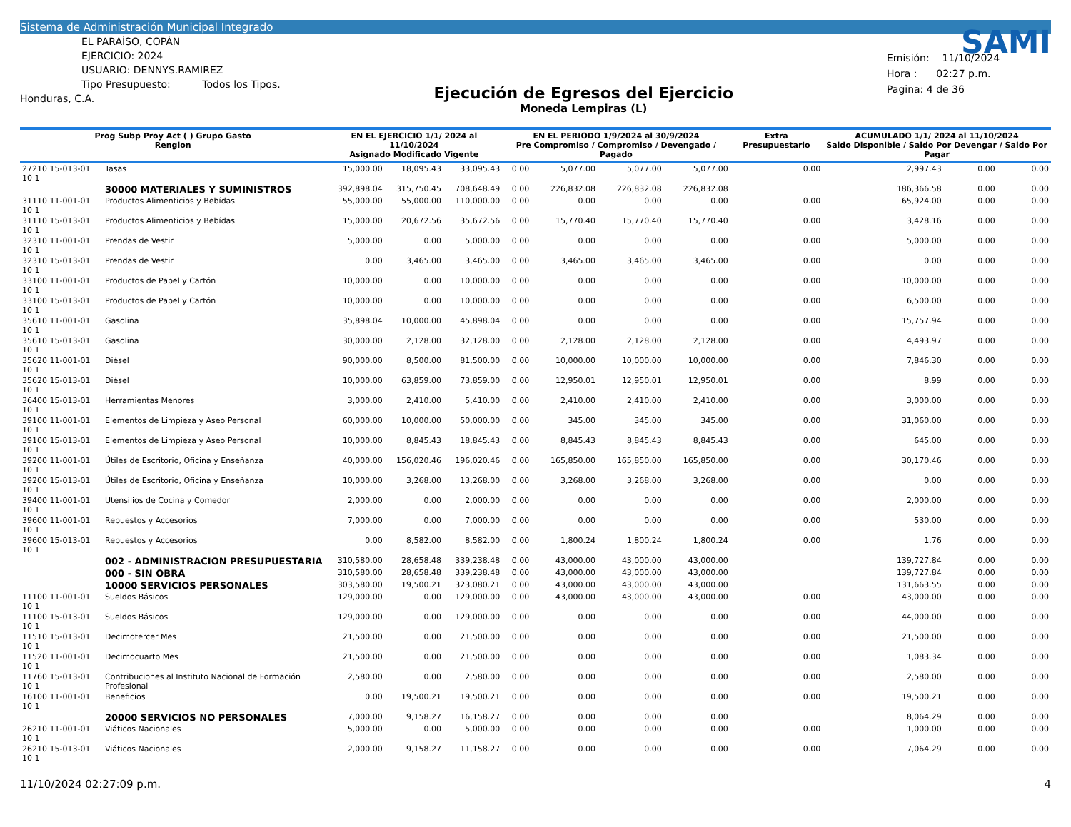Sistema de Administración Municipal Integrado
EL PARAÍSO, COPÁN
EJERCICIO: 2024
USUARIO: DENNYS.RAMIREZ
Tipo Presupuesto: Todos los Tipos.
Honduras, C.A.
Ejecución de Egresos del Ejercicio
Moneda Lempiras (L)
SAMI
Emisión: 11/10/2024
Hora : 02:27 p.m.
Pagina: 4 de 36
| Prog Subp Proy Act ( ) Grupo Gasto Renglon | | EN EL EJERCICIO 1/1/ 2024 al 11/10/2024 Asignado Modificado Vigente | | | EN EL PERIODO 1/9/2024 al 30/9/2024 Pre Compromiso / Compromiso / Devengado / Pagado | | | | Extra Presupuestario | ACUMULADO 1/1/ 2024 al 11/10/2024 Saldo Disponible / Saldo Por Devengar / Saldo Por Pagar | | |
| --- | --- | --- | --- | --- | --- | --- | --- | --- | --- | --- | --- | --- |
| 27210 15-013-01 10 1 | Tasas | 15,000.00 | 18,095.43 | 33,095.43 | 0.00 | 5,077.00 | 5,077.00 | 5,077.00 | 0.00 | 2,997.43 | 0.00 | 0.00 |
| | 30000 MATERIALES Y SUMINISTROS | 392,898.04 | 315,750.45 | 708,648.49 | 0.00 | 226,832.08 | 226,832.08 | 226,832.08 | | 186,366.58 | 0.00 | 0.00 |
| 31110 11-001-01 10 1 | Productos Alimenticios y Bebídas | 55,000.00 | 55,000.00 | 110,000.00 | 0.00 | 0.00 | 0.00 | 0.00 | 0.00 | 65,924.00 | 0.00 | 0.00 |
| 31110 15-013-01 10 1 | Productos Alimenticios y Bebídas | 15,000.00 | 20,672.56 | 35,672.56 | 0.00 | 15,770.40 | 15,770.40 | 15,770.40 | 0.00 | 3,428.16 | 0.00 | 0.00 |
| 32310 11-001-01 10 1 | Prendas de Vestir | 5,000.00 | 0.00 | 5,000.00 | 0.00 | 0.00 | 0.00 | 0.00 | 0.00 | 5,000.00 | 0.00 | 0.00 |
| 32310 15-013-01 10 1 | Prendas de Vestir | 0.00 | 3,465.00 | 3,465.00 | 0.00 | 3,465.00 | 3,465.00 | 3,465.00 | 0.00 | 0.00 | 0.00 | 0.00 |
| 33100 11-001-01 10 1 | Productos de Papel y Cartón | 10,000.00 | 0.00 | 10,000.00 | 0.00 | 0.00 | 0.00 | 0.00 | 0.00 | 10,000.00 | 0.00 | 0.00 |
| 33100 15-013-01 10 1 | Productos de Papel y Cartón | 10,000.00 | 0.00 | 10,000.00 | 0.00 | 0.00 | 0.00 | 0.00 | 0.00 | 6,500.00 | 0.00 | 0.00 |
| 35610 11-001-01 10 1 | Gasolina | 35,898.04 | 10,000.00 | 45,898.04 | 0.00 | 0.00 | 0.00 | 0.00 | 0.00 | 15,757.94 | 0.00 | 0.00 |
| 35610 15-013-01 10 1 | Gasolina | 30,000.00 | 2,128.00 | 32,128.00 | 0.00 | 2,128.00 | 2,128.00 | 2,128.00 | 0.00 | 4,493.97 | 0.00 | 0.00 |
| 35620 11-001-01 10 1 | Diésel | 90,000.00 | 8,500.00 | 81,500.00 | 0.00 | 10,000.00 | 10,000.00 | 10,000.00 | 0.00 | 7,846.30 | 0.00 | 0.00 |
| 35620 15-013-01 10 1 | Diésel | 10,000.00 | 63,859.00 | 73,859.00 | 0.00 | 12,950.01 | 12,950.01 | 12,950.01 | 0.00 | 8.99 | 0.00 | 0.00 |
| 36400 15-013-01 10 1 | Herramientas Menores | 3,000.00 | 2,410.00 | 5,410.00 | 0.00 | 2,410.00 | 2,410.00 | 2,410.00 | 0.00 | 3,000.00 | 0.00 | 0.00 |
| 39100 11-001-01 10 1 | Elementos de Limpieza y Aseo Personal | 60,000.00 | 10,000.00 | 50,000.00 | 0.00 | 345.00 | 345.00 | 345.00 | 0.00 | 31,060.00 | 0.00 | 0.00 |
| 39100 15-013-01 10 1 | Elementos de Limpieza y Aseo Personal | 10,000.00 | 8,845.43 | 18,845.43 | 0.00 | 8,845.43 | 8,845.43 | 8,845.43 | 0.00 | 645.00 | 0.00 | 0.00 |
| 39200 11-001-01 10 1 | Útiles de Escritorio, Oficina y Enseñanza | 40,000.00 | 156,020.46 | 196,020.46 | 0.00 | 165,850.00 | 165,850.00 | 165,850.00 | 0.00 | 30,170.46 | 0.00 | 0.00 |
| 39200 15-013-01 10 1 | Útiles de Escritorio, Oficina y Enseñanza | 10,000.00 | 3,268.00 | 13,268.00 | 0.00 | 3,268.00 | 3,268.00 | 3,268.00 | 0.00 | 0.00 | 0.00 | 0.00 |
| 39400 11-001-01 10 1 | Utensilios de Cocina y Comedor | 2,000.00 | 0.00 | 2,000.00 | 0.00 | 0.00 | 0.00 | 0.00 | 0.00 | 2,000.00 | 0.00 | 0.00 |
| 39600 11-001-01 10 1 | Repuestos y Accesorios | 7,000.00 | 0.00 | 7,000.00 | 0.00 | 0.00 | 0.00 | 0.00 | 0.00 | 530.00 | 0.00 | 0.00 |
| 39600 15-013-01 10 1 | Repuestos y Accesorios | 0.00 | 8,582.00 | 8,582.00 | 0.00 | 1,800.24 | 1,800.24 | 1,800.24 | 0.00 | 1.76 | 0.00 | 0.00 |
| | 002 - ADMINISTRACION PRESUPUESTARIA | 310,580.00 | 28,658.48 | 339,238.48 | 0.00 | 43,000.00 | 43,000.00 | 43,000.00 | | 139,727.84 | 0.00 | 0.00 |
| | 000 - SIN OBRA | 310,580.00 | 28,658.48 | 339,238.48 | 0.00 | 43,000.00 | 43,000.00 | 43,000.00 | | 139,727.84 | 0.00 | 0.00 |
| | 10000 SERVICIOS PERSONALES | 303,580.00 | 19,500.21 | 323,080.21 | 0.00 | 43,000.00 | 43,000.00 | 43,000.00 | | 131,663.55 | 0.00 | 0.00 |
| 11100 11-001-01 10 1 | Sueldos Básicos | 129,000.00 | 0.00 | 129,000.00 | 0.00 | 43,000.00 | 43,000.00 | 43,000.00 | 0.00 | 43,000.00 | 0.00 | 0.00 |
| 11100 15-013-01 10 1 | Sueldos Básicos | 129,000.00 | 0.00 | 129,000.00 | 0.00 | 0.00 | 0.00 | 0.00 | 0.00 | 44,000.00 | 0.00 | 0.00 |
| 11510 15-013-01 10 1 | Decimotercer Mes | 21,500.00 | 0.00 | 21,500.00 | 0.00 | 0.00 | 0.00 | 0.00 | 0.00 | 21,500.00 | 0.00 | 0.00 |
| 11520 11-001-01 10 1 | Decimocuarto Mes | 21,500.00 | 0.00 | 21,500.00 | 0.00 | 0.00 | 0.00 | 0.00 | 0.00 | 1,083.34 | 0.00 | 0.00 |
| 11760 15-013-01 10 1 | Contribuciones al Instituto Nacional de Formación Profesional | 2,580.00 | 0.00 | 2,580.00 | 0.00 | 0.00 | 0.00 | 0.00 | 0.00 | 2,580.00 | 0.00 | 0.00 |
| 16100 11-001-01 10 1 | Beneficios | 0.00 | 19,500.21 | 19,500.21 | 0.00 | 0.00 | 0.00 | 0.00 | 0.00 | 19,500.21 | 0.00 | 0.00 |
| | 20000 SERVICIOS NO PERSONALES | 7,000.00 | 9,158.27 | 16,158.27 | 0.00 | 0.00 | 0.00 | 0.00 | | 8,064.29 | 0.00 | 0.00 |
| 26210 11-001-01 10 1 | Viáticos Nacionales | 5,000.00 | 0.00 | 5,000.00 | 0.00 | 0.00 | 0.00 | 0.00 | 0.00 | 1,000.00 | 0.00 | 0.00 |
| 26210 15-013-01 10 1 | Viáticos Nacionales | 2,000.00 | 9,158.27 | 11,158.27 | 0.00 | 0.00 | 0.00 | 0.00 | 0.00 | 7,064.29 | 0.00 | 0.00 |
11/10/2024 02:27:09 p.m. 4